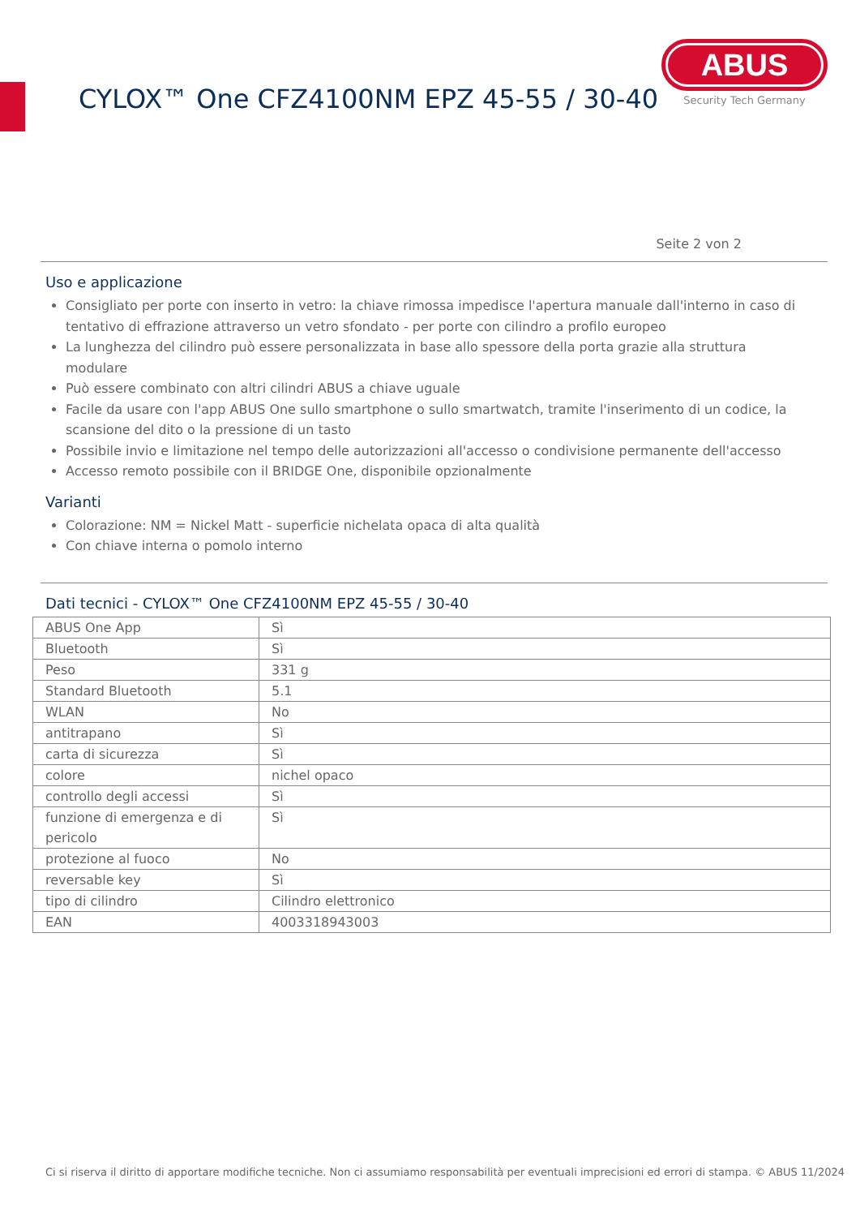CYLOX™ One CFZ4100NM EPZ 45-55 / 30-40
ABUS
Security Tech Germany
Seite 2 von 2
Uso e applicazione
Consigliato per porte con inserto in vetro: la chiave rimossa impedisce l'apertura manuale dall'interno in caso di tentativo di effrazione attraverso un vetro sfondato - per porte con cilindro a profilo europeo
La lunghezza del cilindro può essere personalizzata in base allo spessore della porta grazie alla struttura modulare
Può essere combinato con altri cilindri ABUS a chiave uguale
Facile da usare con l'app ABUS One sullo smartphone o sullo smartwatch, tramite l'inserimento di un codice, la scansione del dito o la pressione di un tasto
Possibile invio e limitazione nel tempo delle autorizzazioni all'accesso o condivisione permanente dell'accesso
Accesso remoto possibile con il BRIDGE One, disponibile opzionalmente
Varianti
Colorazione: NM = Nickel Matt - superficie nichelata opaca di alta qualità
Con chiave interna o pomolo interno
Dati tecnici - CYLOX™ One CFZ4100NM EPZ 45-55 / 30-40
| ABUS One App | Sì |
| Bluetooth | Sì |
| Peso | 331 g |
| Standard Bluetooth | 5.1 |
| WLAN | No |
| antitrapano | Sì |
| carta di sicurezza | Sì |
| colore | nichel opaco |
| controllo degli accessi | Sì |
| funzione di emergenza e di pericolo | Sì |
| protezione al fuoco | No |
| reversable key | Sì |
| tipo di cilindro | Cilindro elettronico |
| EAN | 4003318943003 |
Ci si riserva il diritto di apportare modifiche tecniche. Non ci assumiamo responsabilità per eventuali imprecisioni ed errori di stampa. © ABUS 11/2024